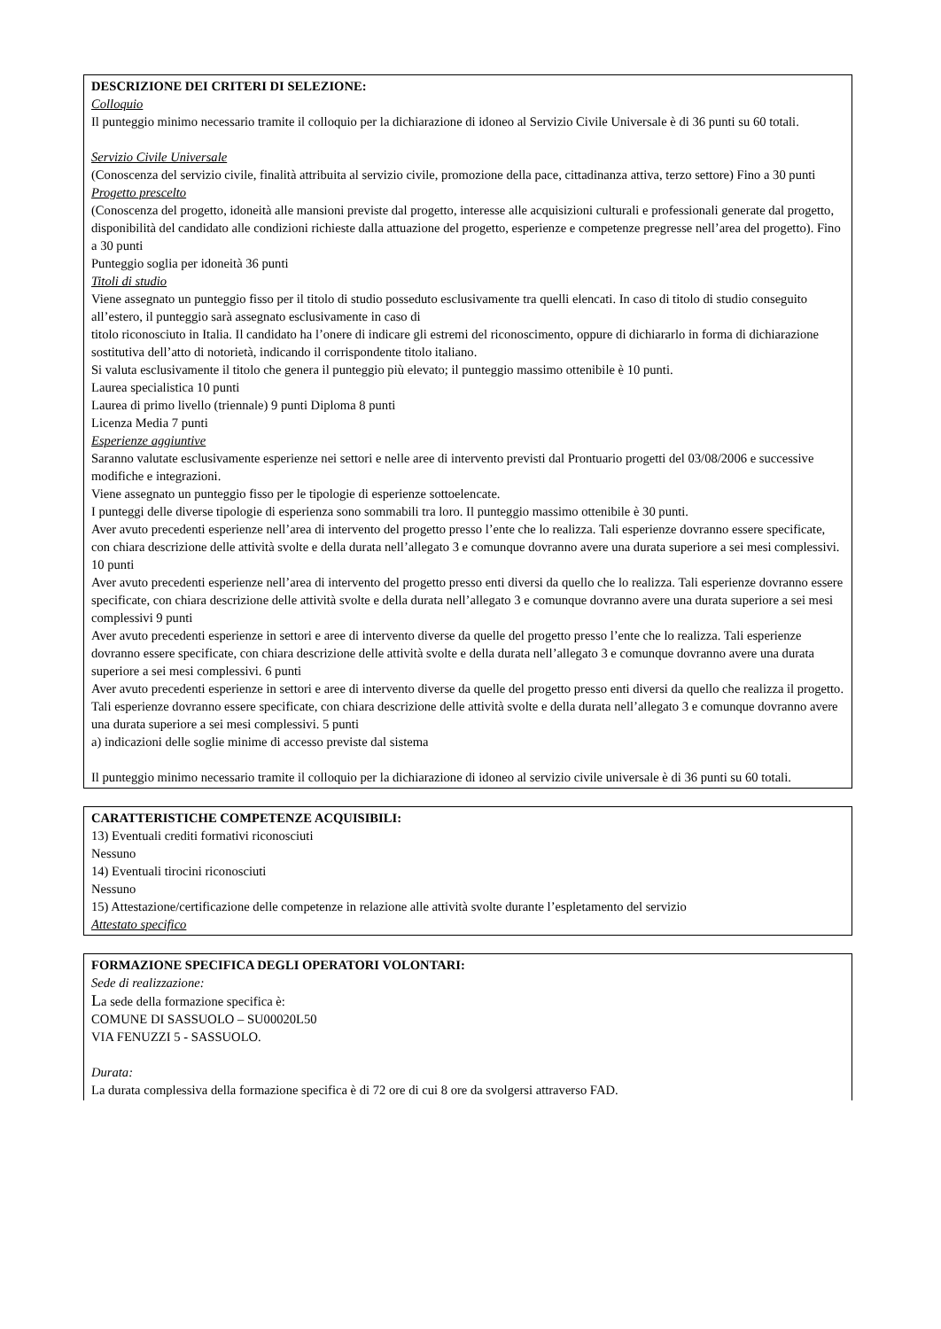DESCRIZIONE DEI CRITERI DI SELEZIONE:
Colloquio
Il punteggio minimo necessario tramite il colloquio per la dichiarazione di idoneo al Servizio Civile Universale è di 36 punti su 60 totali.
Servizio Civile Universale
(Conoscenza del servizio civile, finalità attribuita al servizio civile, promozione della pace, cittadinanza attiva, terzo settore) Fino a 30 punti
Progetto prescelto
(Conoscenza del progetto, idoneità alle mansioni previste dal progetto, interesse alle acquisizioni culturali e professionali generate dal progetto, disponibilità del candidato alle condizioni richieste dalla attuazione del progetto, esperienze e competenze pregresse nell’area del progetto). Fino a 30 punti
Punteggio soglia per idoneità 36 punti
Titoli di studio
Viene assegnato un punteggio fisso per il titolo di studio posseduto esclusivamente tra quelli elencati. In caso di titolo di studio conseguito all’estero, il punteggio sarà assegnato esclusivamente in caso di
titolo riconosciuto in Italia. Il candidato ha l’onere di indicare gli estremi del riconoscimento, oppure di dichiararlo in forma di dichiarazione sostitutiva dell’atto di notorietà, indicando il corrispondente titolo italiano.
Si valuta esclusivamente il titolo che genera il punteggio più elevato; il punteggio massimo ottenibile è 10 punti.
Laurea specialistica 10 punti
Laurea di primo livello (triennale) 9 punti Diploma 8 punti
Licenza Media 7 punti
Esperienze aggiuntive
Saranno valutate esclusivamente esperienze nei settori e nelle aree di intervento previsti dal Prontuario progetti del 03/08/2006 e successive modifiche e integrazioni.
Viene assegnato un punteggio fisso per le tipologie di esperienze sottoelencate.
I punteggi delle diverse tipologie di esperienza sono sommabili tra loro. Il punteggio massimo ottenibile è 30 punti.
Aver avuto precedenti esperienze nell’area di intervento del progetto presso l’ente che lo realizza. Tali esperienze dovranno essere specificate, con chiara descrizione delle attività svolte e della durata nell’allegato 3 e comunque dovranno avere una durata superiore a sei mesi complessivi. 10 punti
Aver avuto precedenti esperienze nell’area di intervento del progetto presso enti diversi da quello che lo realizza. Tali esperienze dovranno essere specificate, con chiara descrizione delle attività svolte e della durata nell’allegato 3 e comunque dovranno avere una durata superiore a sei mesi complessivi 9 punti
Aver avuto precedenti esperienze in settori e aree di intervento diverse da quelle del progetto presso l’ente che lo realizza. Tali esperienze dovranno essere specificate, con chiara descrizione delle attività svolte e della durata nell’allegato 3 e comunque dovranno avere una durata superiore a sei mesi complessivi. 6 punti
Aver avuto precedenti esperienze in settori e aree di intervento diverse da quelle del progetto presso enti diversi da quello che realizza il progetto. Tali esperienze dovranno essere specificate, con chiara descrizione delle attività svolte e della durata nell’allegato 3 e comunque dovranno avere una durata superiore a sei mesi complessivi. 5 punti
a) indicazioni delle soglie minime di accesso previste dal sistema
Il punteggio minimo necessario tramite il colloquio per la dichiarazione di idoneo al servizio civile universale è di 36 punti su 60 totali.
CARATTERISTICHE COMPETENZE ACQUISIBILI:
13) Eventuali crediti formativi riconosciuti
Nessuno
14) Eventuali tirocini riconosciuti
Nessuno
15) Attestazione/certificazione delle competenze in relazione alle attività svolte durante l’espletamento del servizio
Attestato specifico
FORMAZIONE SPECIFICA DEGLI OPERATORI VOLONTARI:
Sede di realizzazione:
La sede della formazione specifica è:
COMUNE DI SASSUOLO – SU00020L50
VIA FENUZZI 5 - SASSUOLO.
Durata:
La durata complessiva della formazione specifica è di 72 ore di cui 8 ore da svolgersi attraverso FAD.